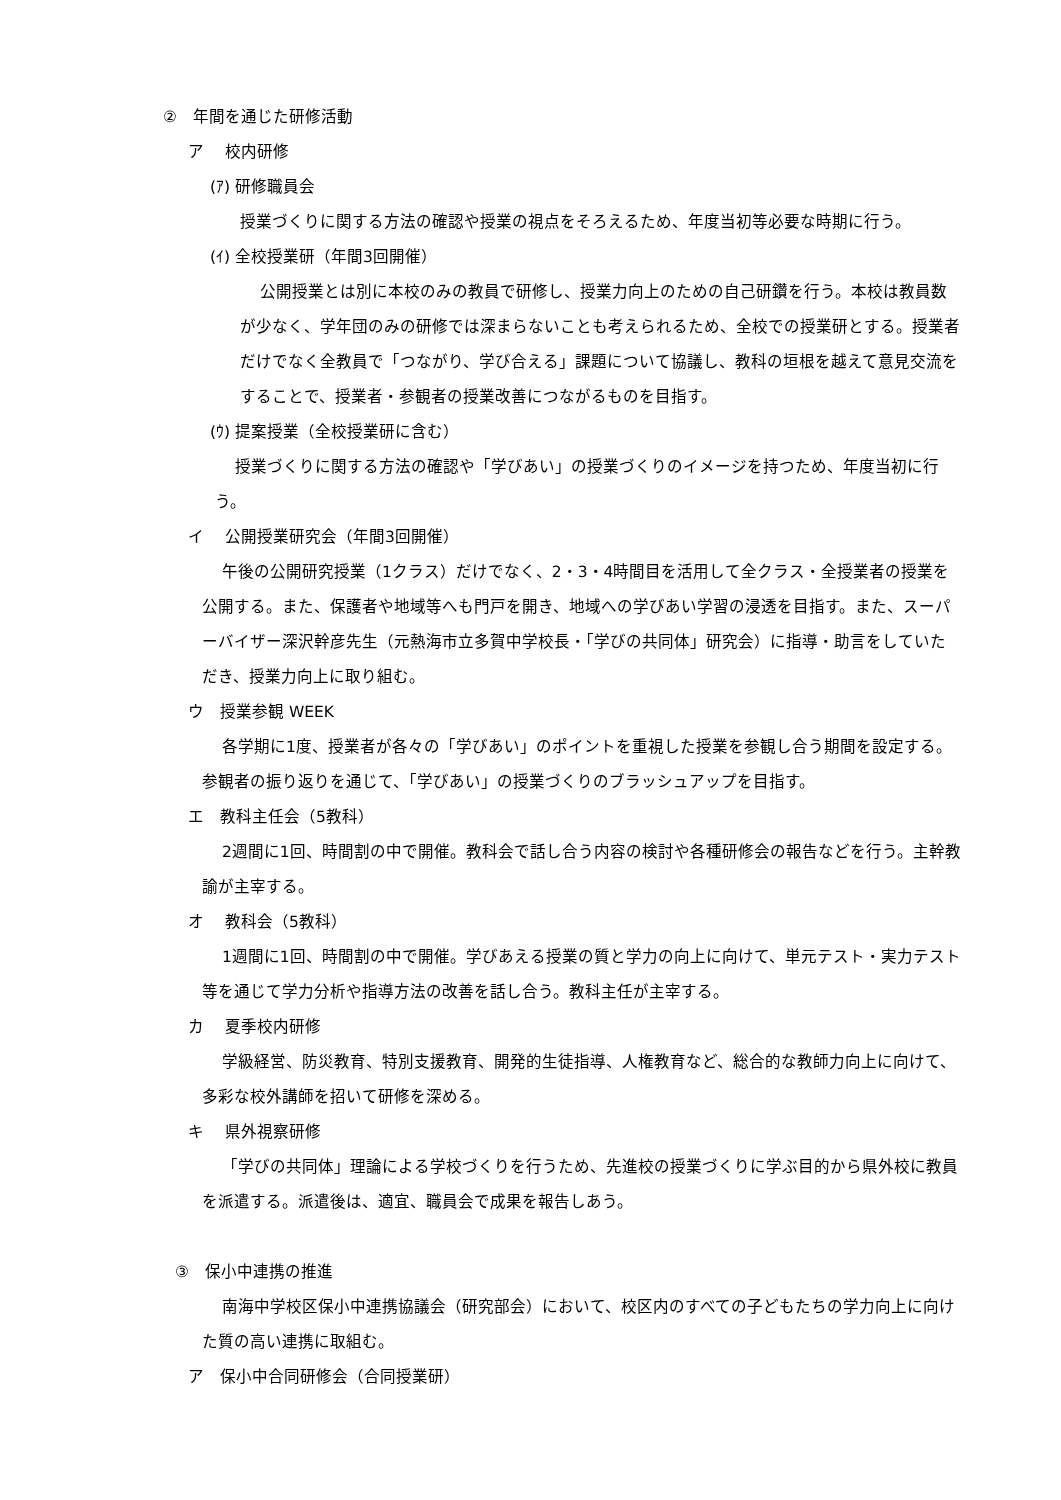②　年間を通じた研修活動
ア　 校内研修
(ｱ) 研修職員会
授業づくりに関する方法の確認や授業の視点をそろえるため、年度当初等必要な時期に行う。
(ｲ) 全校授業研（年間3回開催）
公開授業とは別に本校のみの教員で研修し、授業力向上のための自己研鑽を行う。本校は教員数が少なく、学年団のみの研修では深まらないことも考えられるため、全校での授業研とする。授業者だけでなく全教員で「つながり、学び合える」課題について協議し、教科の垣根を越えて意見交流をすることで、授業者・参観者の授業改善につながるものを目指す。
(ｳ) 提案授業（全校授業研に含む）
授業づくりに関する方法の確認や「学びあい」の授業づくりのイメージを持つため、年度当初に行う。
イ　 公開授業研究会（年間3回開催）
午後の公開研究授業（1クラス）だけでなく、2・3・4時間目を活用して全クラス・全授業者の授業を公開する。また、保護者や地域等へも門戸を開き、地域への学びあい学習の浸透を目指す。また、スーパーバイザー深沢幹彦先生（元熱海市立多賀中学校長・「学びの共同体」研究会）に指導・助言をしていただき、授業力向上に取り組む。
ウ　授業参観 WEEK
各学期に1度、授業者が各々の「学びあい」のポイントを重視した授業を参観し合う期間を設定する。参観者の振り返りを通じて、「学びあい」の授業づくりのブラッシュアップを目指す。
エ　教科主任会（5教科）
2週間に1回、時間割の中で開催。教科会で話し合う内容の検討や各種研修会の報告などを行う。主幹教諭が主宰する。
オ　 教科会（5教科）
1週間に1回、時間割の中で開催。学びあえる授業の質と学力の向上に向けて、単元テスト・実力テスト等を通じて学力分析や指導方法の改善を話し合う。教科主任が主宰する。
カ　 夏季校内研修
学級経営、防災教育、特別支援教育、開発的生徒指導、人権教育など、総合的な教師力向上に向けて、多彩な校外講師を招いて研修を深める。
キ　 県外視察研修
「学びの共同体」理論による学校づくりを行うため、先進校の授業づくりに学ぶ目的から県外校に教員を派遣する。派遣後は、適宜、職員会で成果を報告しあう。
③　保小中連携の推進
南海中学校区保小中連携協議会（研究部会）において、校区内のすべての子どもたちの学力向上に向けた質の高い連携に取組む。
ア　保小中合同研修会（合同授業研）